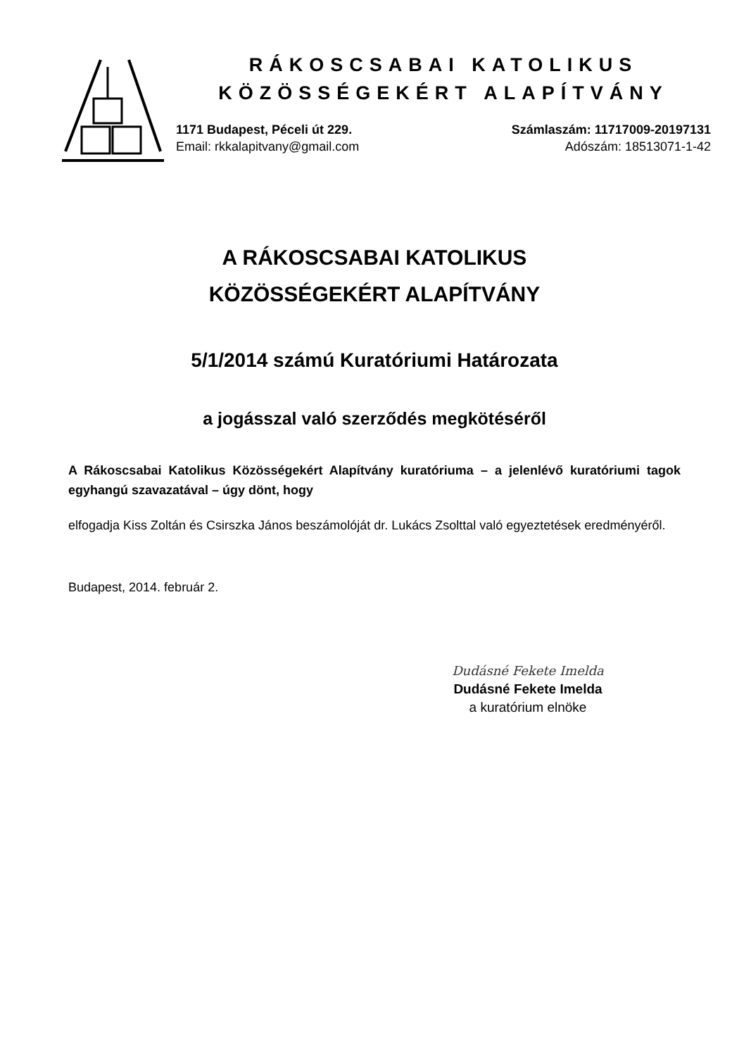RÁKOSCSABAI KATOLIKUS
KÖZÖSSÉGEKÉRT ALAPÍTVÁNY
1171 Budapest, Péceli út 229.
Email: rkkalapitvany@gmail.com
Számlaszám: 11717009-20197131
Adószám: 18513071-1-42
A RÁKOSCSABAI KATOLIKUS
KÖZÖSSÉGEKÉRT ALAPÍTVÁNY
5/1/2014 számú Kuratóriumi Határozata
a jogásszal való szerződés megkötéséről
A Rákoscsabai Katolikus Közösségekért Alapítvány kuratóriuma – a jelenlévő kuratóriumi tagok egyhangú szavazatával – úgy dönt, hogy
elfogadja Kiss Zoltán és Csirszka János beszámolóját dr. Lukács Zsolttal való egyeztetések eredményéről.
Budapest, 2014. február 2.
Dudásné Fekete Imelda
Dudásné Fekete Imelda
a kuratórium elnöke